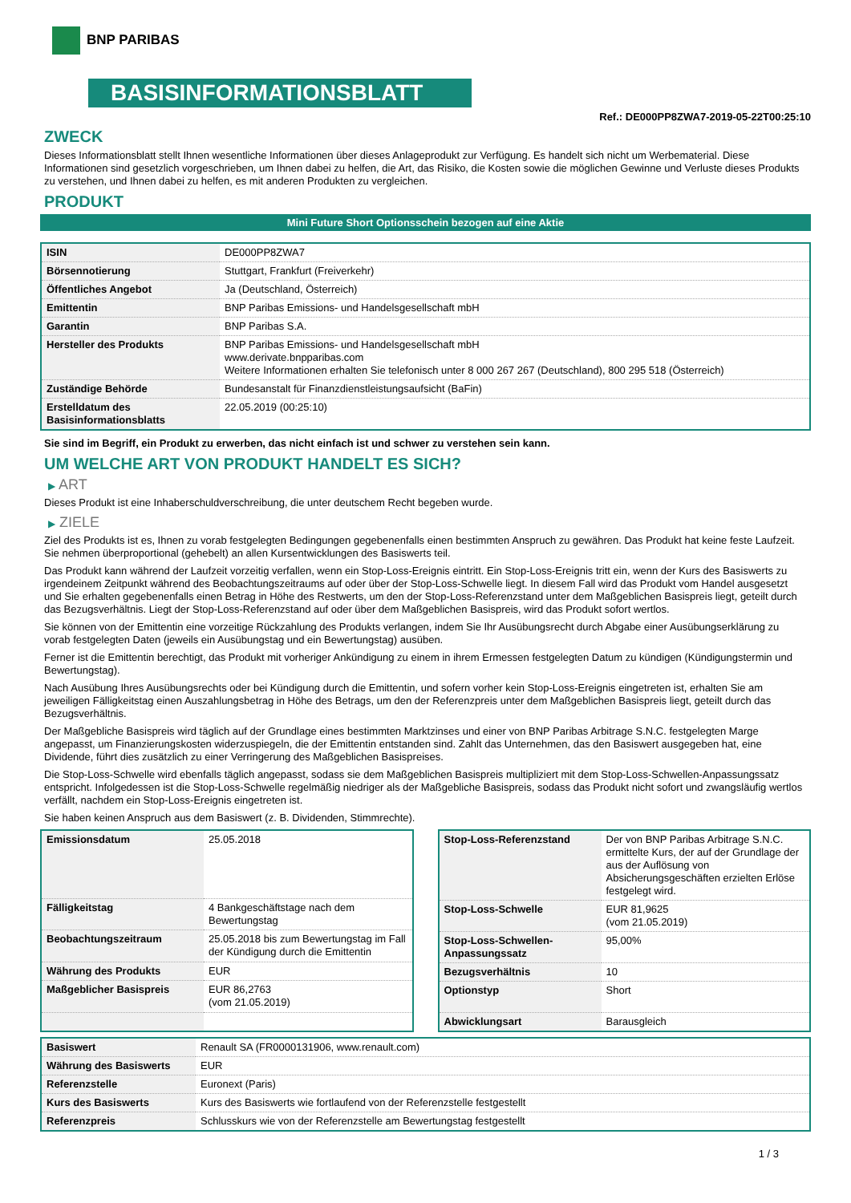BNP PARIBAS
BASISINFORMATIONSBLATT
Ref.: DE000PP8ZWA7-2019-05-22T00:25:10
ZWECK
Dieses Informationsblatt stellt Ihnen wesentliche Informationen über dieses Anlageprodukt zur Verfügung. Es handelt sich nicht um Werbematerial. Diese Informationen sind gesetzlich vorgeschrieben, um Ihnen dabei zu helfen, die Art, das Risiko, die Kosten sowie die möglichen Gewinne und Verluste dieses Produkts zu verstehen, und Ihnen dabei zu helfen, es mit anderen Produkten zu vergleichen.
PRODUKT
Mini Future Short Optionsschein bezogen auf eine Aktie
| ISIN | DE000PP8ZWA7 |
| Börsennotierung | Stuttgart, Frankfurt (Freiverkehr) |
| Öffentliches Angebot | Ja (Deutschland, Österreich) |
| Emittentin | BNP Paribas Emissions- und Handelsgesellschaft mbH |
| Garantin | BNP Paribas S.A. |
| Hersteller des Produkts | BNP Paribas Emissions- und Handelsgesellschaft mbH www.derivate.bnpparibas.com Weitere Informationen erhalten Sie telefonisch unter 8 000 267 267 (Deutschland), 800 295 518 (Österreich) |
| Zuständige Behörde | Bundesanstalt für Finanzdienstleistungsaufsicht (BaFin) |
| Erstelldatum des Basisinformationsblatts | 22.05.2019 (00:25:10) |
Sie sind im Begriff, ein Produkt zu erwerben, das nicht einfach ist und schwer zu verstehen sein kann.
UM WELCHE ART VON PRODUKT HANDELT ES SICH?
▶ ART
Dieses Produkt ist eine Inhaberschuldverschreibung, die unter deutschem Recht begeben wurde.
▶ ZIELE
Ziel des Produkts ist es, Ihnen zu vorab festgelegten Bedingungen gegebenenfalls einen bestimmten Anspruch zu gewähren. Das Produkt hat keine feste Laufzeit. Sie nehmen überproportional (gehebelt) an allen Kursentwicklungen des Basiswerts teil.
Das Produkt kann während der Laufzeit vorzeitig verfallen, wenn ein Stop-Loss-Ereignis eintritt. Ein Stop-Loss-Ereignis tritt ein, wenn der Kurs des Basiswerts zu irgendeinem Zeitpunkt während des Beobachtungszeitraums auf oder über der Stop-Loss-Schwelle liegt. In diesem Fall wird das Produkt vom Handel ausgesetzt und Sie erhalten gegebenenfalls einen Betrag in Höhe des Restwerts, um den der Stop-Loss-Referenzstand unter dem Maßgeblichen Basispreis liegt, geteilt durch das Bezugsverhältnis. Liegt der Stop-Loss-Referenzstand auf oder über dem Maßgeblichen Basispreis, wird das Produkt sofort wertlos.
Sie können von der Emittentin eine vorzeitige Rückzahlung des Produkts verlangen, indem Sie Ihr Ausübungsrecht durch Abgabe einer Ausübungserklärung zu vorab festgelegten Daten (jeweils ein Ausübungstag und ein Bewertungstag) ausüben.
Ferner ist die Emittentin berechtigt, das Produkt mit vorheriger Ankündigung zu einem in ihrem Ermessen festgelegten Datum zu kündigen (Kündigungstermin und Bewertungstag).
Nach Ausübung Ihres Ausübungsrechts oder bei Kündigung durch die Emittentin, und sofern vorher kein Stop-Loss-Ereignis eingetreten ist, erhalten Sie am jeweiligen Fälligkeitstag einen Auszahlungsbetrag in Höhe des Betrags, um den der Referenzpreis unter dem Maßgeblichen Basispreis liegt, geteilt durch das Bezugsverhältnis.
Der Maßgebliche Basispreis wird täglich auf der Grundlage eines bestimmten Marktzinses und einer von BNP Paribas Arbitrage S.N.C. festgelegten Marge angepasst, um Finanzierungskosten widerzuspiegeln, die der Emittentin entstanden sind. Zahlt das Unternehmen, das den Basiswert ausgegeben hat, eine Dividende, führt dies zusätzlich zu einer Verringerung des Maßgeblichen Basispreises.
Die Stop-Loss-Schwelle wird ebenfalls täglich angepasst, sodass sie dem Maßgeblichen Basispreis multipliziert mit dem Stop-Loss-Schwellen-Anpassungssatz entspricht. Infolgedessen ist die Stop-Loss-Schwelle regelmäßig niedriger als der Maßgebliche Basispreis, sodass das Produkt nicht sofort und zwangsläufig wertlos verfällt, nachdem ein Stop-Loss-Ereignis eingetreten ist.
Sie haben keinen Anspruch aus dem Basiswert (z. B. Dividenden, Stimmrechte).
| Emissionsdatum | 25.05.2018 |
| Fälligkeitstag | 4 Bankgeschäftstage nach dem Bewertungstag |
| Beobachtungszeitraum | 25.05.2018 bis zum Bewertungstag im Fall der Kündigung durch die Emittentin |
| Währung des Produkts | EUR |
| Maßgeblicher Basispreis | EUR 86,2763 (vom 21.05.2019) |
| Stop-Loss-Referenzstand | Der von BNP Paribas Arbitrage S.N.C. ermittelte Kurs, der auf der Grundlage der aus der Auflösung von Absicherungsgeschäften erzielten Erlöse festgelegt wird. |
| Stop-Loss-Schwelle | EUR 81,9625 (vom 21.05.2019) |
| Stop-Loss-Schwellen-Anpassungssatz | 95,00% |
| Bezugsverhältnis | 10 |
| Optionstyp | Short |
| Abwicklungsart | Barausgleich |
| Basiswert | Renault SA (FR0000131906, www.renault.com) |
| Währung des Basiswerts | EUR |
| Referenzstelle | Euronext (Paris) |
| Kurs des Basiswerts | Kurs des Basiswerts wie fortlaufend von der Referenzstelle festgestellt |
| Referenzpreis | Schlusskurs wie von der Referenzstelle am Bewertungstag festgestellt |
1 / 3